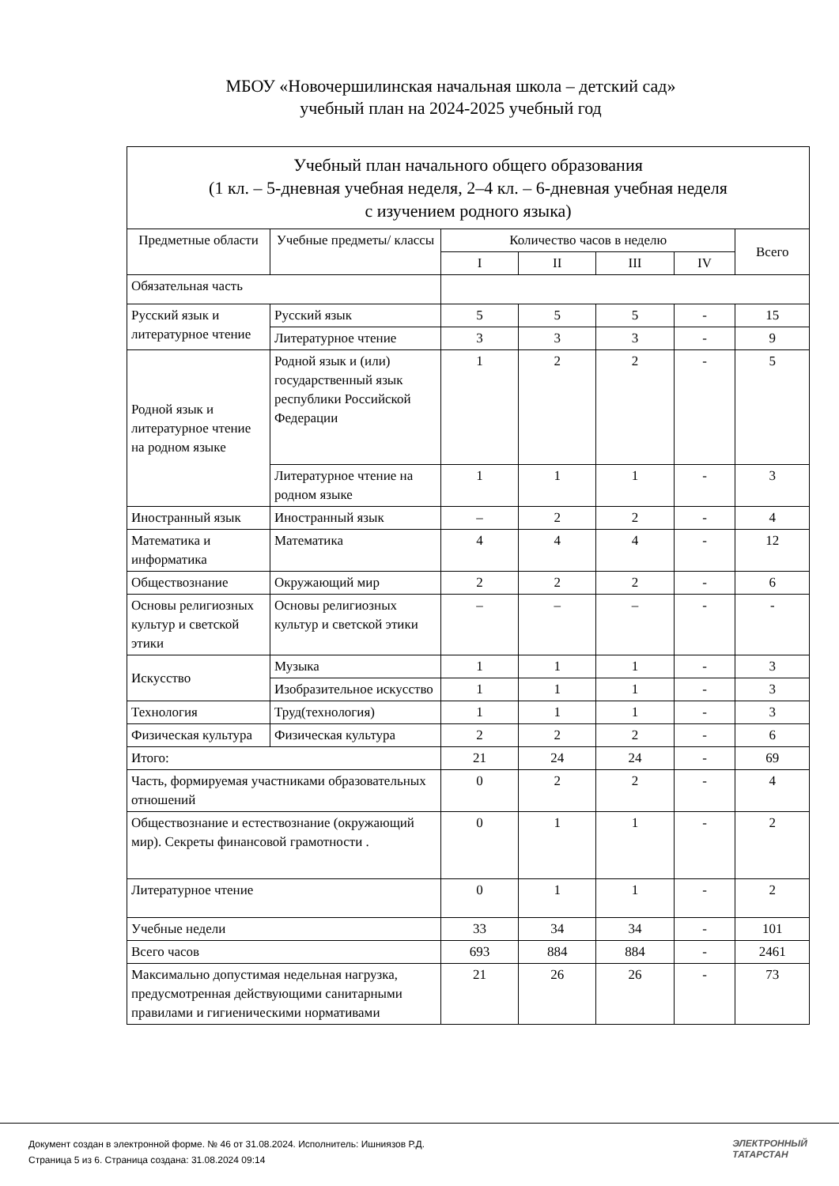МБОУ «Новочершилинская начальная школа – детский сад»
учебный план на 2024-2025 учебный год
| Учебный план начального общего образования (1 кл. – 5-дневная учебная неделя, 2–4 кл. – 6-дневная учебная неделя с изучением родного языка) | | | | | | |
| Предметные области | Учебные предметы/ классы | Количество часов в неделю | | | | Всего |
| | | I | II | III | IV | |
| Обязательная часть | | | | | | |
| Русский язык и литературное чтение | Русский язык | 5 | 5 | 5 | - | 15 |
| | Литературное чтение | 3 | 3 | 3 | - | 9 |
| Родной язык и литературное чтение на родном языке | Родной язык и (или) государственный язык республики Российской Федерации | 1 | 2 | 2 | - | 5 |
| | Литературное чтение на родном языке | 1 | 1 | 1 | - | 3 |
| Иностранный язык | Иностранный язык | – | 2 | 2 | - | 4 |
| Математика и информатика | Математика | 4 | 4 | 4 | - | 12 |
| Обществознание | Окружающий мир | 2 | 2 | 2 | - | 6 |
| Основы религиозных культур и светской этики | Основы религиозных культур и светской этики | – | – | – | - | - |
| Искусство | Музыка | 1 | 1 | 1 | - | 3 |
| | Изобразительное искусство | 1 | 1 | 1 | - | 3 |
| Технология | Труд(технология) | 1 | 1 | 1 | - | 3 |
| Физическая культура | Физическая культура | 2 | 2 | 2 | - | 6 |
| Итого: | | 21 | 24 | 24 | - | 69 |
| Часть, формируемая участниками образовательных отношений | | 0 | 2 | 2 | - | 4 |
| Обществознание и естествознание (окружающий мир). Секреты финансовой грамотности . | | 0 | 1 | 1 | - | 2 |
| Литературное чтение | | 0 | 1 | 1 | - | 2 |
| Учебные недели | | 33 | 34 | 34 | - | 101 |
| Всего часов | | 693 | 884 | 884 | - | 2461 |
| Максимально допустимая недельная нагрузка, предусмотренная действующими санитарными правилами и гигиеническими нормативами | | 21 | 26 | 26 | - | 73 |
Документ создан в электронной форме. № 46 от 31.08.2024. Исполнитель: Ишниязов Р.Д.
Страница 5 из 6. Страница создана: 31.08.2024 09:14
ЭЛЕКТРОННЫЙ
ТАТАРСТАН